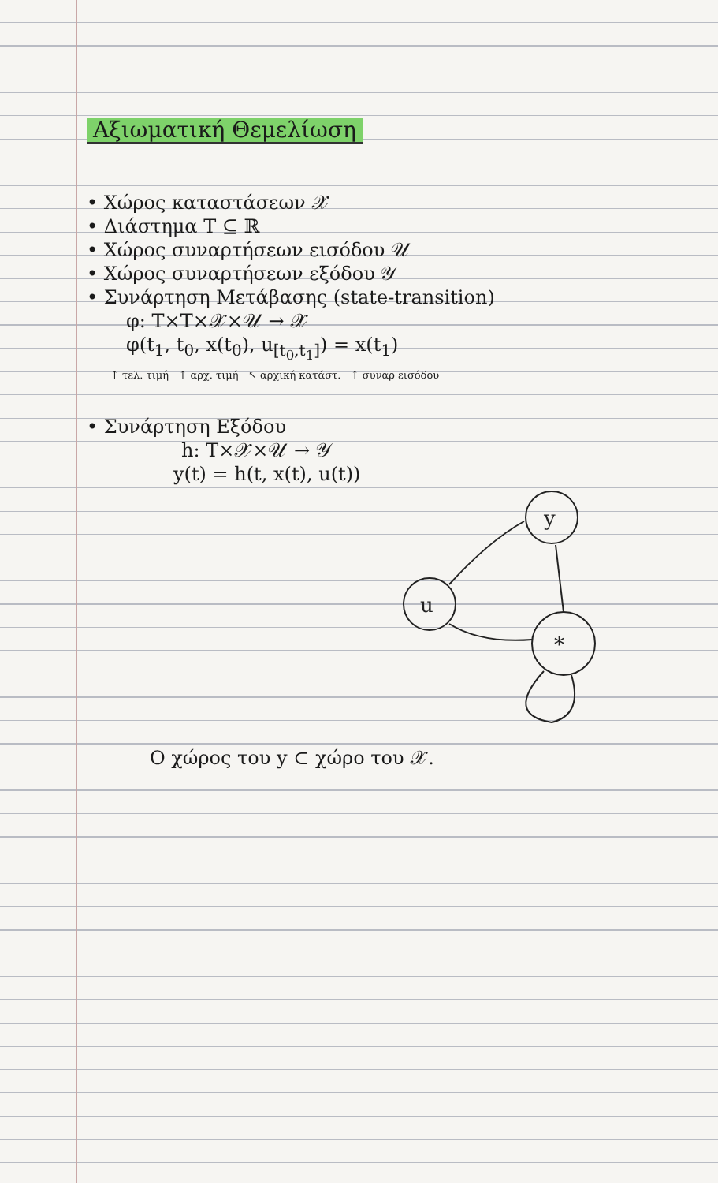Αξιωματική Θεμελίωση
• Χώρος καταστάσεων 𝒳
• Διάστημα T ⊆ ℝ
• Χώρος συναρτήσεων εισόδου 𝒰
• Χώρος συναρτήσεων εξόδου 𝒴
• Συνάρτηση Μετάβασης (state-transition)
φ: T×T×𝒳×𝒰 → 𝒳
φ(t<sub>1</sub>, t<sub>0</sub>, x(t<sub>0</sub>), u<sub>[t<sub>0</sub>,t<sub>1</sub>]</sub>) = x(t<sub>1</sub>)
↑ τελ. τιμή ↑ αρχ. τιμή ↖ αρχική κατάστ. ↑ συναρ εισόδου
• Συνάρτηση Εξόδου
h: T×𝒳×𝒰 → 𝒴
y(t) = h(t, x(t), u(t))
y
u
*
Ο χώρος του y ⊂ χώρο του 𝒳.